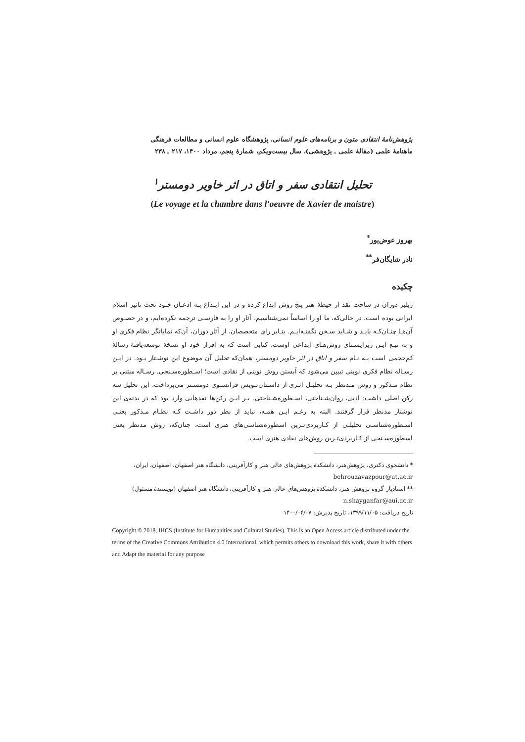پژوهش‌نامهٔ انتقادی متون و برنامه‌های علوم انسانی، پژوهشگاه علوم انسانی و مطالعات فرهنگی
ماهنامهٔ علمی (مقالهٔ علمی ـ پژوهشی)، سال بیست‌ویکم، شمارهٔ پنجم، مرداد ۱۴۰۰، ۲۱۷ ـ ۲۳۸
تحلیل انتقادی سفر و اتاق در اثر خاویر دومستر<sup>۱</sup>
(Le voyage et la chambre dans l'oeuvre de Xavier de maistre)
بهروز عوض‌پور<sup>*</sup>
نادر شایگان‌فر<sup>**</sup>
چکیده
ژیلبر دوران در ساحت نقد از حیطهٔ هنر پنج روش ابداع کرده و در این ابـداع بـه اذعـان خـود تحت تاثیر اسلام ایرانی بوده است، در حالی‌که، ما او را اساساً نمی‌شناسیم، آثار او را به فارسـی ترجمه نکرده‌ایم، و در خصـوص آن‌هـا چنـان‌کـه بایـد و شـاید سـخن نگفتـه‌ایـم. بنـابر رای متخصصان، از آثار دوران، آن‌که نمایانگر نظام فکری او و به تبـع ایـن زیرایسـتای روش‌هـای ابداعی اوست، کتابی است که به اقرار خود او نسخهٔ توسعه‌یافتهٔ رسالهٔ کم‌حجمی است بـه نـام سفر و اتاق در اثر خاویر دومستر، همان‌که تحلیل آن موضوع این نوشـتار بـود. در ایـن رسـاله نظام فکری نوینی تبیین می‌شود که آبستن روش نوینی از نقادی است؛ اسـطوره‌سـنجی. رسـاله مبتنی بر نظام مـذکور و روش مـدنظر بـه تحلیـل اثـری از داسـتان‌نـویس فرانسـوی دومسـتر می‌پرداخت، این تحلیل سه رکن اصلی داشت: ادبی، روان‌شـناختی، اسـطوره‌شـناختی. بـر ایـن رکن‌ها نقدهایی وارد بود که در بدنه‌ی این نوشتار مدنظر قرار گرفتند. البته به رغـم ایـن همـه، نباید از نظر دور داشـت کـه نظـام مـذکور یعنـی اسـطوره‌شناسـی تحلیلـی از کـاربردی‌تـرین اسطوره‌شناسی‌های هنری است، چنان‌که، روش مدنظر یعنی اسطوره‌سـنجی از کـاربردی‌تـرین روش‌های نقادی هنری است.
* دانشجوی دکتری، پژوهش‌هنر، دانشکدهٔ پژوهش‌های عالی هنر و کارآفرینی، دانشگاه هنر اصفهان، اصفهان، ایران،
behrouzavazpour@ut.ac.ir
** استادیار گروه پژوهش هنر، دانشکدهٔ پژوهش‌های عالی هنر و کارآفرینی، دانشگاه هنر اصفهان (نویسندهٔ مسئول)
n.shayganfar@aui.ac.ir
تاریخ دریافت: ۱۳۹۹/۱۱/۰۵، تاریخ پذیرش: ۱۴۰۰/۰۴/۰۷
Copyright © 2018, IHCS (Institute for Humanities and Cultural Studies). This is an Open Access article distributed under the terms of the Creative Commons Attribution 4.0 International, which permits others to download this work, share it with others and Adapt the material for any purpose